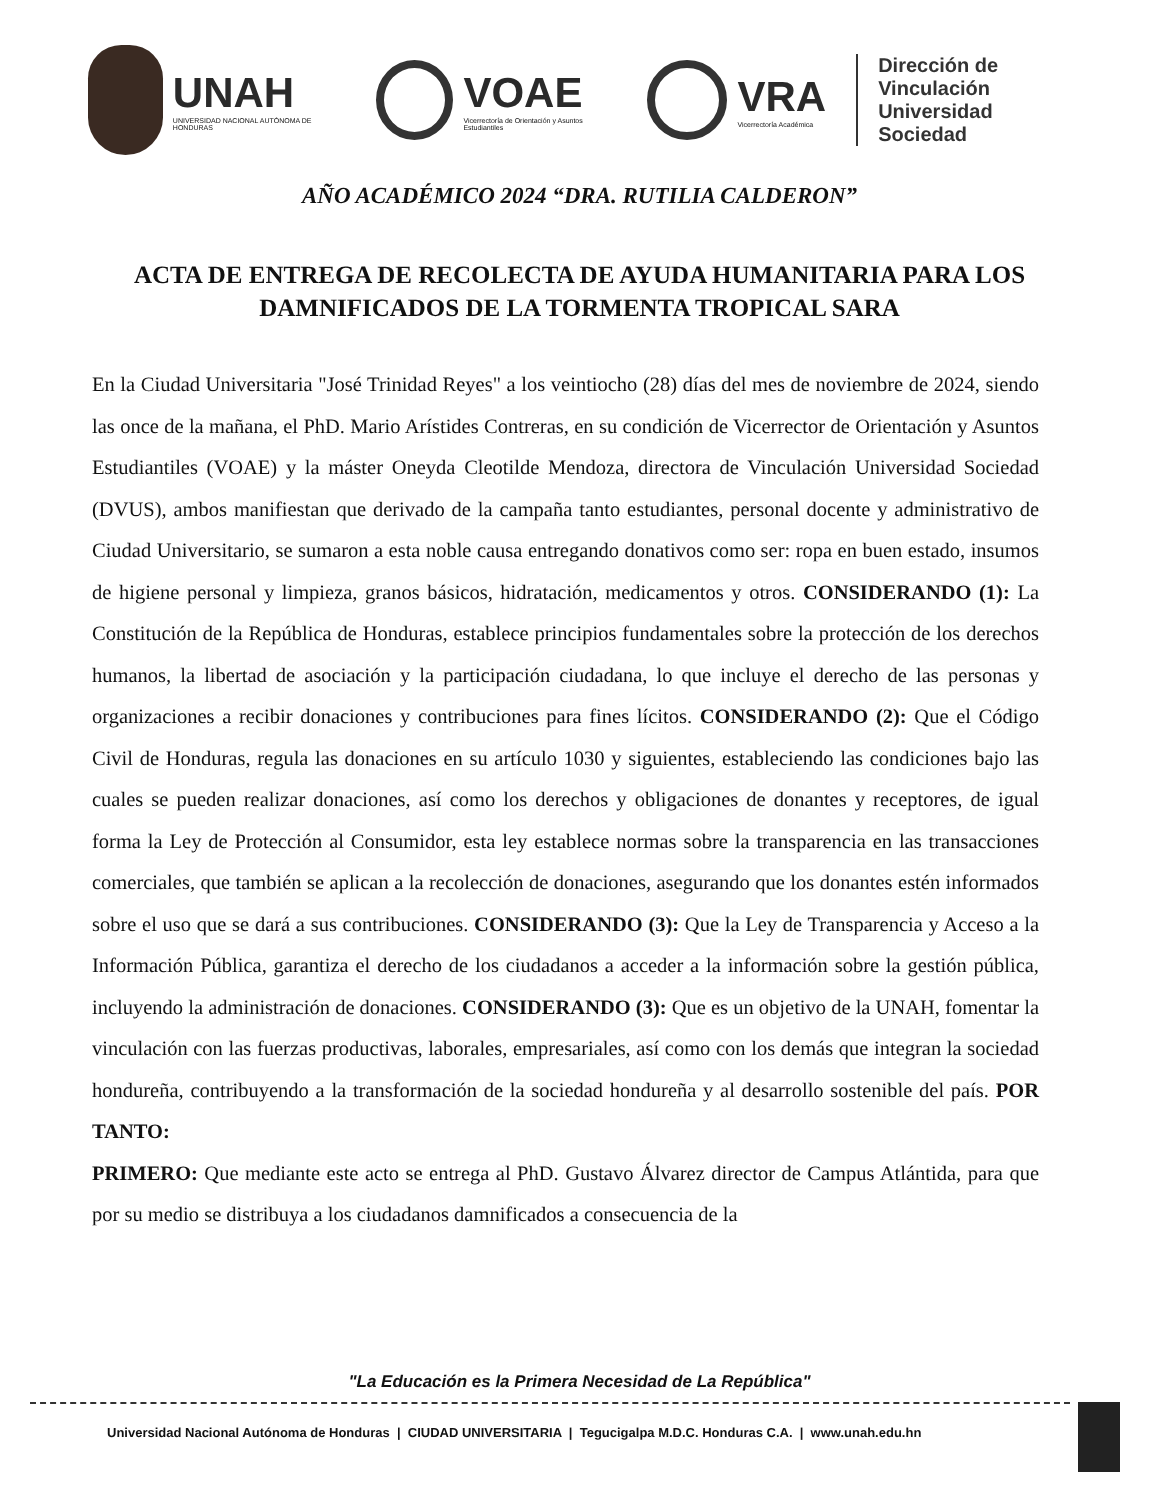UNAH
UNIVERSIDAD NACIONAL AUTÓNOMA DE HONDURAS
VOAE
Vicerrectoría de Orientación y Asuntos Estudiantiles
VRA
Vicerrectoría Académica
Dirección de
Vinculación
Universidad Sociedad
AÑO ACADÉMICO 2024 “DRA. RUTILIA CALDERON”
ACTA DE ENTREGA DE RECOLECTA DE AYUDA HUMANITARIA PARA LOS DAMNIFICADOS DE LA TORMENTA TROPICAL SARA
En la Ciudad Universitaria "José Trinidad Reyes" a los veintiocho (28) días del mes de noviembre de 2024, siendo las once de la mañana, el PhD. Mario Arístides Contreras, en su condición de Vicerrector de Orientación y Asuntos Estudiantiles (VOAE) y la máster Oneyda Cleotilde Mendoza, directora de Vinculación Universidad Sociedad (DVUS), ambos manifiestan que derivado de la campaña tanto estudiantes, personal docente y administrativo de Ciudad Universitario, se sumaron a esta noble causa entregando donativos como ser: ropa en buen estado, insumos de higiene personal y limpieza, granos básicos, hidratación, medicamentos y otros. CONSIDERANDO (1): La Constitución de la República de Honduras, establece principios fundamentales sobre la protección de los derechos humanos, la libertad de asociación y la participación ciudadana, lo que incluye el derecho de las personas y organizaciones a recibir donaciones y contribuciones para fines lícitos. CONSIDERANDO (2): Que el Código Civil de Honduras, regula las donaciones en su artículo 1030 y siguientes, estableciendo las condiciones bajo las cuales se pueden realizar donaciones, así como los derechos y obligaciones de donantes y receptores, de igual forma la Ley de Protección al Consumidor, esta ley establece normas sobre la transparencia en las transacciones comerciales, que también se aplican a la recolección de donaciones, asegurando que los donantes estén informados sobre el uso que se dará a sus contribuciones. CONSIDERANDO (3): Que la Ley de Transparencia y Acceso a la Información Pública, garantiza el derecho de los ciudadanos a acceder a la información sobre la gestión pública, incluyendo la administración de donaciones. CONSIDERANDO (3): Que es un objetivo de la UNAH, fomentar la vinculación con las fuerzas productivas, laborales, empresariales, así como con los demás que integran la sociedad hondureña, contribuyendo a la transformación de la sociedad hondureña y al desarrollo sostenible del país. POR TANTO:
PRIMERO: Que mediante este acto se entrega al PhD. Gustavo Álvarez director de Campus Atlántida, para que por su medio se distribuya a los ciudadanos damnificados a consecuencia de la
"La Educación es la Primera Necesidad de La República"
Universidad Nacional Autónoma de Honduras | CIUDAD UNIVERSITARIA | Tegucigalpa M.D.C. Honduras C.A. | www.unah.edu.hn